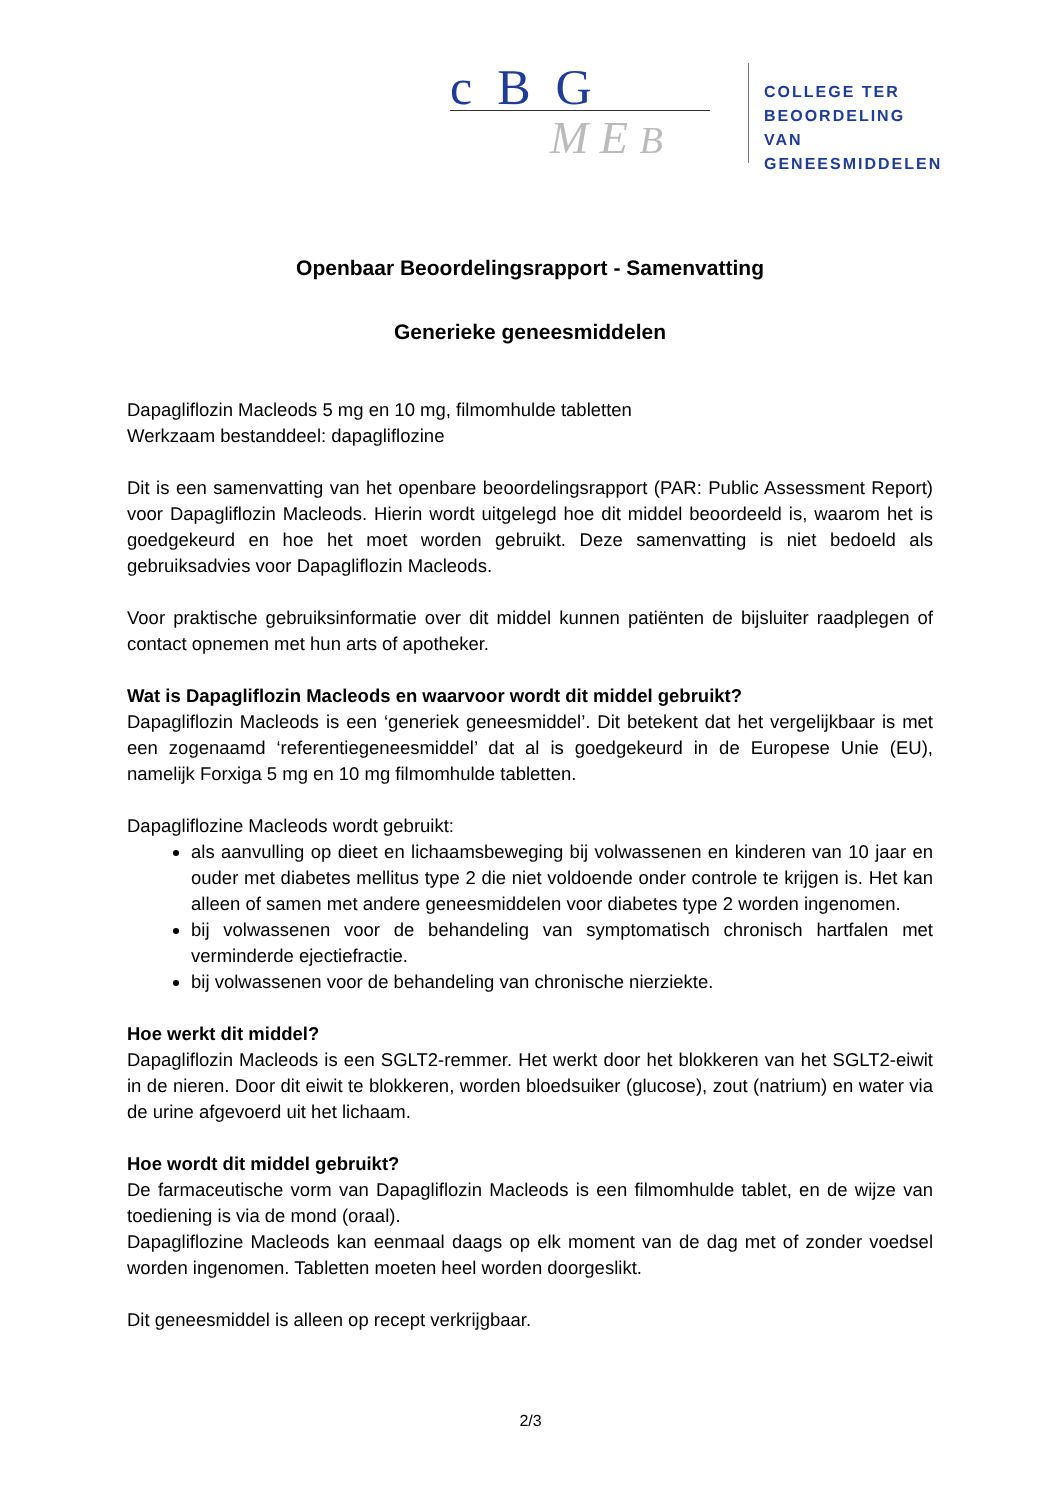c B G
M E B
COLLEGE TER
BEOORDELING VAN
GENEESMIDDELEN
Openbaar Beoordelingsrapport - Samenvatting
Generieke geneesmiddelen
Dapagliflozin Macleods 5 mg en 10 mg, filmomhulde tabletten
Werkzaam bestanddeel: dapagliflozine
Dit is een samenvatting van het openbare beoordelingsrapport (PAR: Public Assessment Report) voor Dapagliflozin Macleods. Hierin wordt uitgelegd hoe dit middel beoordeeld is, waarom het is goedgekeurd en hoe het moet worden gebruikt. Deze samenvatting is niet bedoeld als gebruiksadvies voor Dapagliflozin Macleods.
Voor praktische gebruiksinformatie over dit middel kunnen patiënten de bijsluiter raadplegen of contact opnemen met hun arts of apotheker.
Wat is Dapagliflozin Macleods en waarvoor wordt dit middel gebruikt?
Dapagliflozin Macleods is een ‘generiek geneesmiddel’. Dit betekent dat het vergelijkbaar is met een zogenaamd ‘referentiegeneesmiddel’ dat al is goedgekeurd in de Europese Unie (EU), namelijk Forxiga 5 mg en 10 mg filmomhulde tabletten.
Dapagliflozine Macleods wordt gebruikt:
als aanvulling op dieet en lichaamsbeweging bij volwassenen en kinderen van 10 jaar en ouder met diabetes mellitus type 2 die niet voldoende onder controle te krijgen is. Het kan alleen of samen met andere geneesmiddelen voor diabetes type 2 worden ingenomen.
bij volwassenen voor de behandeling van symptomatisch chronisch hartfalen met verminderde ejectiefractie.
bij volwassenen voor de behandeling van chronische nierziekte.
Hoe werkt dit middel?
Dapagliflozin Macleods is een SGLT2-remmer. Het werkt door het blokkeren van het SGLT2-eiwit in de nieren. Door dit eiwit te blokkeren, worden bloedsuiker (glucose), zout (natrium) en water via de urine afgevoerd uit het lichaam.
Hoe wordt dit middel gebruikt?
De farmaceutische vorm van Dapagliflozin Macleods is een filmomhulde tablet, en de wijze van toediening is via de mond (oraal).
Dapagliflozine Macleods kan eenmaal daags op elk moment van de dag met of zonder voedsel worden ingenomen. Tabletten moeten heel worden doorgeslikt.
Dit geneesmiddel is alleen op recept verkrijgbaar.
2/3